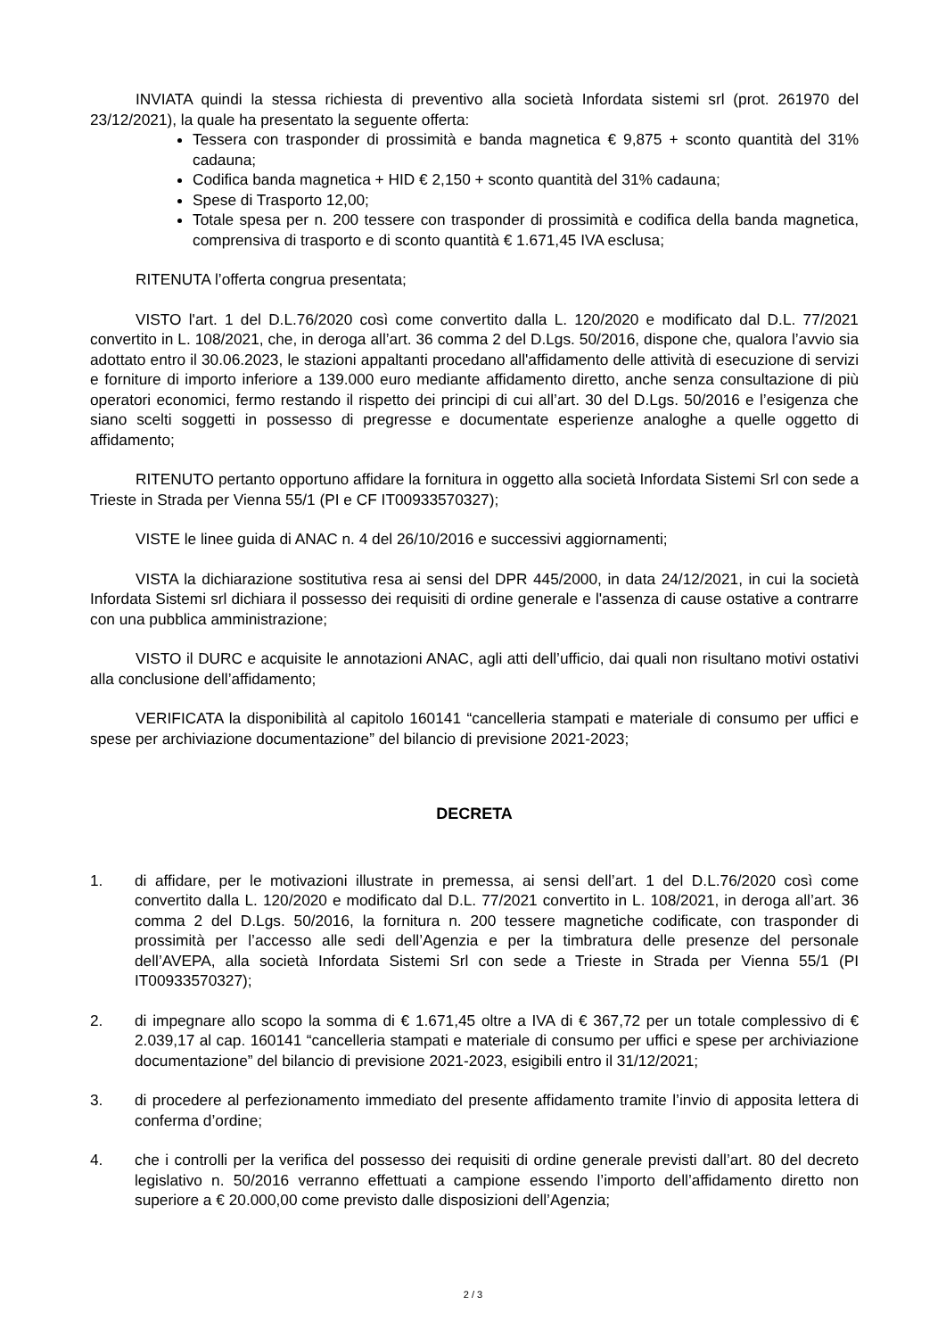INVIATA quindi la stessa richiesta di preventivo alla società Infordata sistemi srl (prot. 261970 del 23/12/2021), la quale ha presentato la seguente offerta:
Tessera con trasponder di prossimità e banda magnetica € 9,875 + sconto quantità del 31% cadauna;
Codifica banda magnetica + HID € 2,150 + sconto quantità del 31% cadauna;
Spese di Trasporto 12,00;
Totale spesa per n. 200 tessere con trasponder di prossimità e codifica della banda magnetica, comprensiva di trasporto e di sconto quantità € 1.671,45 IVA esclusa;
RITENUTA l’offerta congrua presentata;
VISTO l'art. 1 del D.L.76/2020 così come convertito dalla L. 120/2020 e modificato dal D.L. 77/2021 convertito in L. 108/2021, che, in deroga all’art. 36 comma 2 del D.Lgs. 50/2016, dispone che, qualora l’avvio sia adottato entro il 30.06.2023, le stazioni appaltanti procedano all'affidamento delle attività di esecuzione di servizi e forniture di importo inferiore a 139.000 euro mediante affidamento diretto, anche senza consultazione di più operatori economici, fermo restando il rispetto dei principi di cui all’art. 30 del D.Lgs. 50/2016 e l’esigenza che siano scelti soggetti in possesso di pregresse e documentate esperienze analoghe a quelle oggetto di affidamento;
RITENUTO pertanto opportuno affidare la fornitura in oggetto alla società Infordata Sistemi Srl con sede a Trieste in Strada per Vienna 55/1 (PI e CF IT00933570327);
VISTE le linee guida di ANAC n. 4 del 26/10/2016 e successivi aggiornamenti;
VISTA la dichiarazione sostitutiva resa ai sensi del DPR 445/2000, in data 24/12/2021, in cui la società Infordata Sistemi srl dichiara il possesso dei requisiti di ordine generale e l'assenza di cause ostative a contrarre con una pubblica amministrazione;
VISTO il DURC e acquisite le annotazioni ANAC, agli atti dell’ufficio, dai quali non risultano motivi ostativi alla conclusione dell’affidamento;
VERIFICATA la disponibilità al capitolo 160141 “cancelleria stampati e materiale di consumo per uffici e spese per archiviazione documentazione” del bilancio di previsione 2021-2023;
DECRETA
1. di affidare, per le motivazioni illustrate in premessa, ai sensi dell’art. 1 del D.L.76/2020 così come convertito dalla L. 120/2020 e modificato dal D.L. 77/2021 convertito in L. 108/2021, in deroga all’art. 36 comma 2 del D.Lgs. 50/2016, la fornitura n. 200 tessere magnetiche codificate, con trasponder di prossimità per l’accesso alle sedi dell’Agenzia e per la timbratura delle presenze del personale dell’AVEPA, alla società Infordata Sistemi Srl con sede a Trieste in Strada per Vienna 55/1 (PI IT00933570327);
2. di impegnare allo scopo la somma di € 1.671,45 oltre a IVA di € 367,72 per un totale complessivo di € 2.039,17 al cap. 160141 “cancelleria stampati e materiale di consumo per uffici e spese per archiviazione documentazione” del bilancio di previsione 2021-2023, esigibili entro il 31/12/2021;
3. di procedere al perfezionamento immediato del presente affidamento tramite l’invio di apposita lettera di conferma d’ordine;
4. che i controlli per la verifica del possesso dei requisiti di ordine generale previsti dall’art. 80 del decreto legislativo n. 50/2016 verranno effettuati a campione essendo l’importo dell’affidamento diretto non superiore a € 20.000,00 come previsto dalle disposizioni dell’Agenzia;
2 / 3